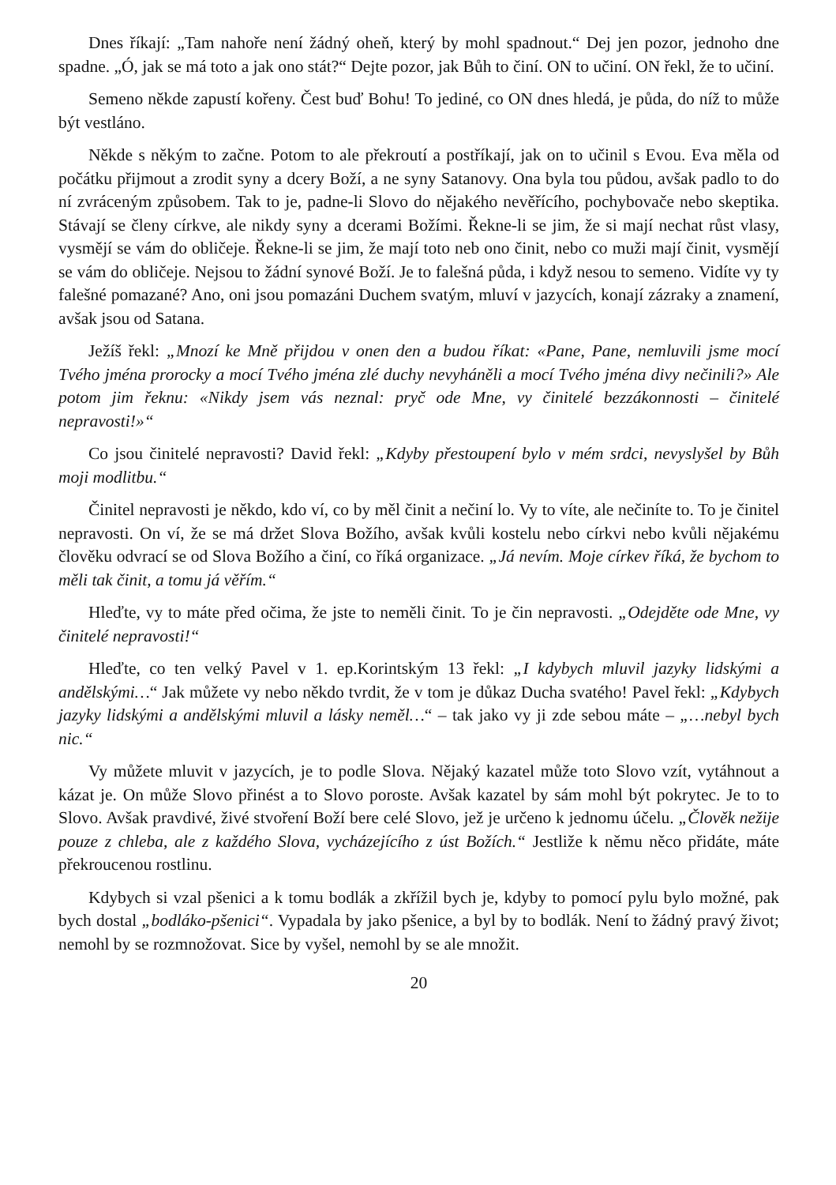Dnes říkají: „Tam nahoře není žádný oheň, který by mohl spadnout.“ Dej jen pozor, jednoho dne spadne. „Ó, jak se má toto a jak ono stát?“ Dejte pozor, jak Bůh to činí. ON to učiní. ON řekl, že to učiní.
Semeno někde zapustí kořeny. Čest buď Bohu! To jediné, co ON dnes hledá, je půda, do níž to může být vestláno.
Někde s někým to začne. Potom to ale překroutí a postříkají, jak on to učinil s Evou. Eva měla od počátku přijmout a zrodit syny a dcery Boží, a ne syny Satanovy. Ona byla tou půdou, avšak padlo to do ní zvráceným způsobem. Tak to je, padne-li Slovo do nějakého nevěřícího, pochybovače nebo skeptika. Stávají se členy církve, ale nikdy syny a dcerami Božími. Řekne-li se jim, že si mají nechat růst vlasy, vysmějí se vám do obličeje. Řekne-li se jim, že mají toto neb ono činit, nebo co muži mají činit, vysmějí se vám do obličeje. Nejsou to žádní synové Boží. Je to falešná půda, i když nesou to semeno. Vidíte vy ty falešné pomazané? Ano, oni jsou pomazáni Duchem svatým, mluví v jazycích, konají zázraky a znamení, avšak jsou od Satana.
Ježíš řekl: „Mnozí ke Mně přijdou v onen den a budou říkat: «Pane, Pane, nemluvili jsme mocí Tvého jména prorocky a mocí Tvého jména zlé duchy nevyháněli a mocí Tvého jména divy nečinili?» Ale potom jim řeknu: «Nikdy jsem vás neznal: pryč ode Mne, vy činitelé bezzákonnosti – činitelé nepravosti!»“
Co jsou činitelé nepravosti? David řekl: „Kdyby přestoupení bylo v mém srdci, nevyslyšel by Bůh moji modlitbu.“
Činitel nepravosti je někdo, kdo ví, co by měl činit a nečiní lo. Vy to víte, ale nečiníte to. To je činitel nepravosti. On ví, že se má držet Slova Božího, avšak kvůli kostelu nebo církvi nebo kvůli nějakému člověku odvrací se od Slova Božího a činí, co říká organizace. „Já nevím. Moje církev říká, že bychom to měli tak činit, a tomu já věřím.“
Hleďte, vy to máte před očima, že jste to neměli činit. To je čin nepravosti. „Odejděte ode Mne, vy činitelé nepravosti!“
Hleďte, co ten velký Pavel v 1. ep.Korintským 13 řekl: „I kdybych mluvil jazyky lidskými a andělskými…“ Jak můžete vy nebo někdo tvrdit, že v tom je důkaz Ducha svatého! Pavel řekl: „Kdybych jazyky lidskými a andělskými mluvil a lásky neměl…“ – tak jako vy ji zde sebou máte – „…nebyl bych nic.“
Vy můžete mluvit v jazycích, je to podle Slova. Nějaký kazatel může toto Slovo vzít, vytáhnout a kázat je. On může Slovo přinést a to Slovo poroste. Avšak kazatel by sám mohl být pokrytec. Je to to Slovo. Avšak pravdivé, živé stvoření Boží bere celé Slovo, jež je určeno k jednomu účelu. „Člověk nežije pouze z chleba, ale z každého Slova, vycházejícího z úst Božích.“ Jestliže k němu něco přidáte, máte překroucenou rostlinu.
Kdybych si vzal pšenici a k tomu bodlák a zkřížil bych je, kdyby to pomocí pylu bylo možné, pak bych dostal „bodláko-pšenici“. Vypadala by jako pšenice, a byl by to bodlák. Není to žádný pravý život; nemohl by se rozmnožovat. Sice by vyšel, nemohl by se ale množit.
20